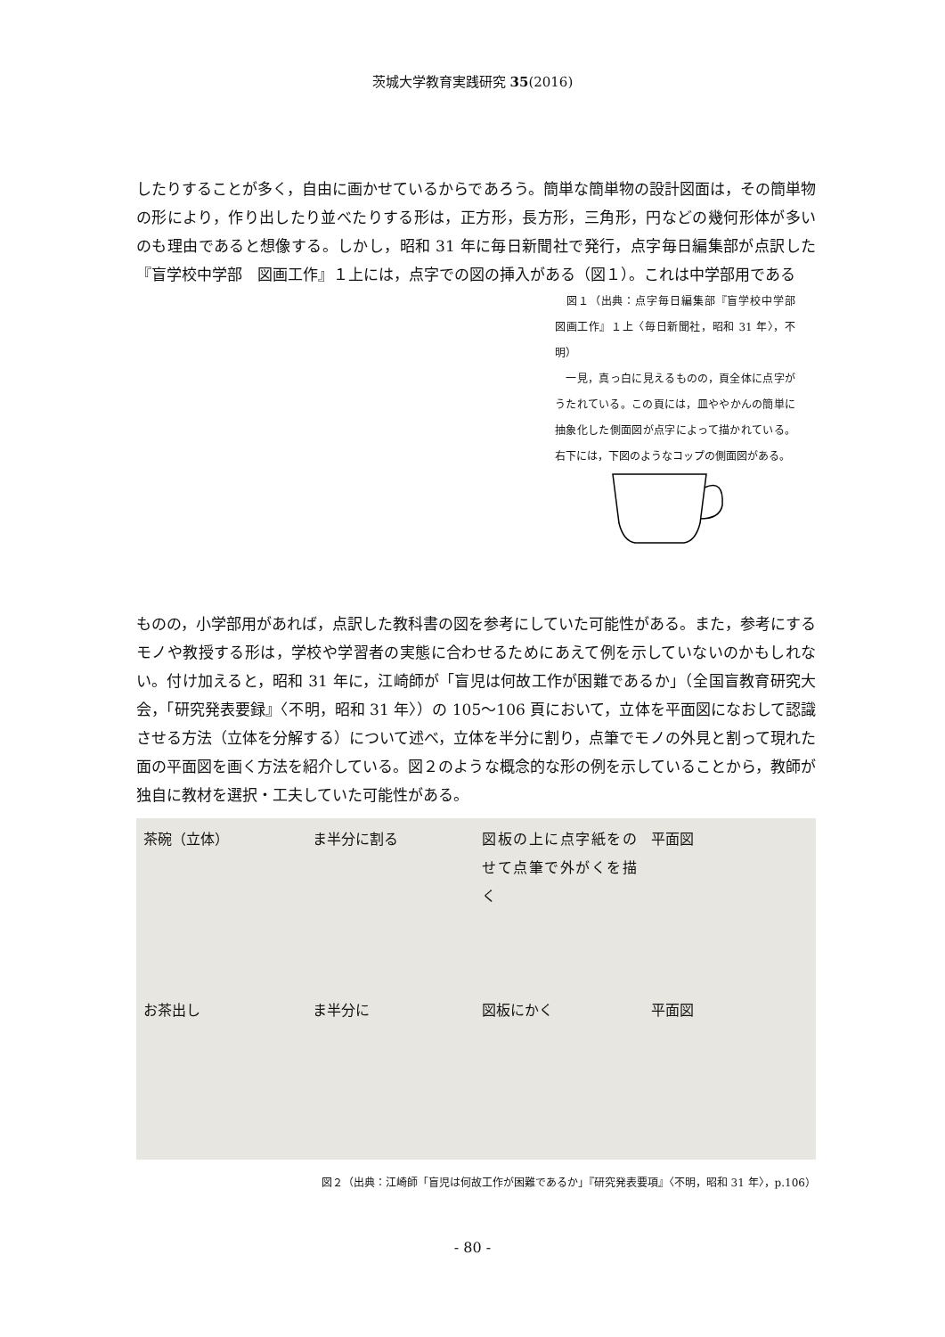茨城大学教育実践研究 35(2016)
したりすることが多く，自由に画かせているからであろう。簡単な簡単物の設計図面は，その簡単物の形により，作り出したり並べたりする形は，正方形，長方形，三角形，円などの幾何形体が多いのも理由であると想像する。しかし，昭和 31 年に毎日新聞社で発行，点字毎日編集部が点訳した『盲学校中学部　図画工作』１上には，点字での図の挿入がある（図１）。これは中学部用である
　図１（出典：点字毎日編集部『盲学校中学部　図画工作』１上〈毎日新聞社，昭和 31 年〉，不明）
　一見，真っ白に見えるものの，頁全体に点字がうたれている。この頁には，皿ややかんの簡単に抽象化した側面図が点字によって描かれている。右下には，下図のようなコップの側面図がある。
ものの，小学部用があれば，点訳した教科書の図を参考にしていた可能性がある。また，参考にするモノや教授する形は，学校や学習者の実態に合わせるためにあえて例を示していないのかもしれない。付け加えると，昭和 31 年に，江崎師が「盲児は何故工作が困難であるか」（全国盲教育研究大会，「研究発表要録』〈不明，昭和 31 年〉）の 105〜106 頁において，立体を平面図になおして認識させる方法（立体を分解する）について述べ，立体を半分に割り，点筆でモノの外見と割って現れた面の平面図を画く方法を紹介している。図２のような概念的な形の例を示していることから，教師が独自に教材を選択・工夫していた可能性がある。
茶碗（立体）
ま半分に割る
図板の上に点字紙をのせて点筆で外がくを描く
平面図
お茶出し
ま半分に
図板にかく
平面図
図２（出典：江崎師「盲児は何故工作が困難であるか」『研究発表要項』〈不明，昭和 31 年〉，p.106）
- 80 -